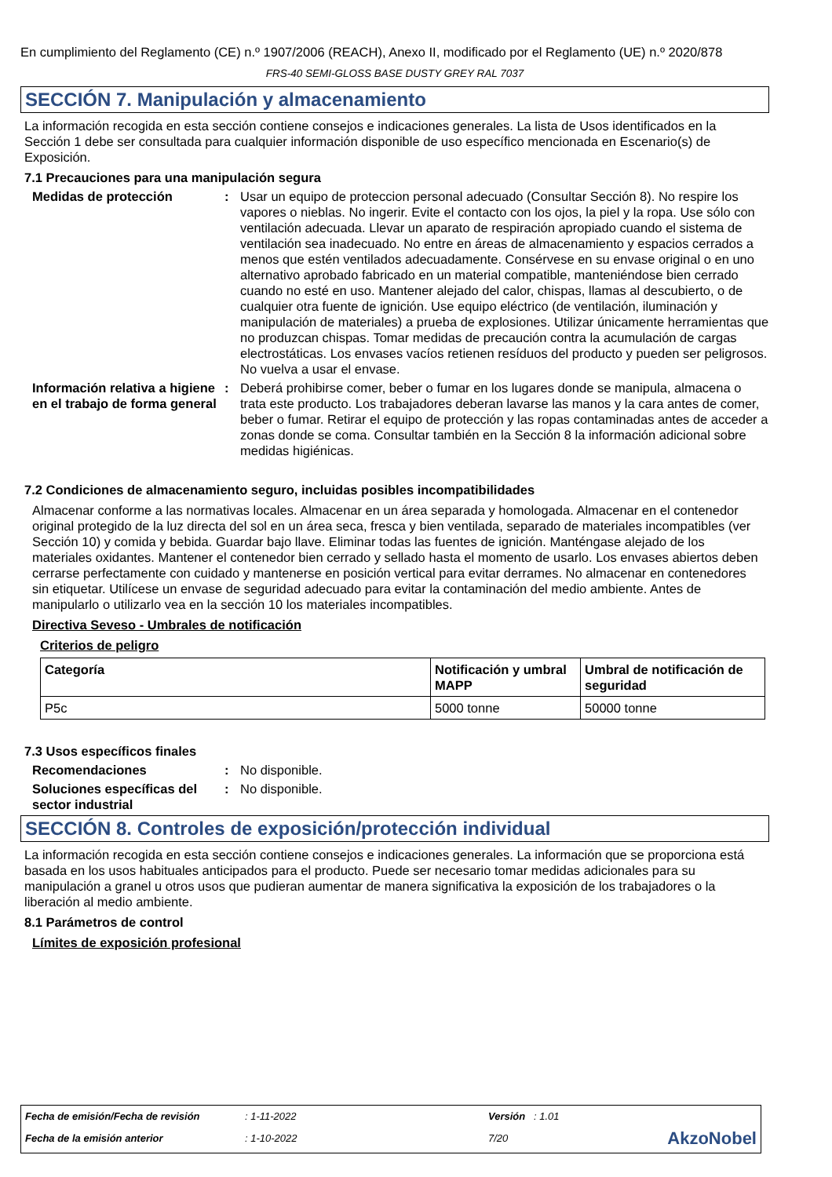En cumplimiento del Reglamento (CE) n.º 1907/2006 (REACH), Anexo II, modificado por el Reglamento (UE) n.º 2020/878
FRS-40 SEMI-GLOSS BASE DUSTY GREY RAL 7037
SECCIÓN 7. Manipulación y almacenamiento
La información recogida en esta sección contiene consejos e indicaciones generales. La lista de Usos identificados en la Sección 1 debe ser consultada para cualquier información disponible de uso específico mencionada en Escenario(s) de Exposición.
7.1 Precauciones para una manipulación segura
Medidas de protección : Usar un equipo de proteccion personal adecuado (Consultar Sección 8). No respire los vapores o nieblas. No ingerir. Evite el contacto con los ojos, la piel y la ropa. Use sólo con ventilación adecuada. Llevar un aparato de respiración apropiado cuando el sistema de ventilación sea inadecuado. No entre en áreas de almacenamiento y espacios cerrados a menos que estén ventilados adecuadamente. Consérvese en su envase original o en uno alternativo aprobado fabricado en un material compatible, manteniéndose bien cerrado cuando no esté en uso. Mantener alejado del calor, chispas, llamas al descubierto, o de cualquier otra fuente de ignición. Use equipo eléctrico (de ventilación, iluminación y manipulación de materiales) a prueba de explosiones. Utilizar únicamente herramientas que no produzcan chispas. Tomar medidas de precaución contra la acumulación de cargas electrostáticas. Los envases vacíos retienen resíduos del producto y pueden ser peligrosos. No vuelva a usar el envase.
Información relativa a higiene en el trabajo de forma general
: Deberá prohibirse comer, beber o fumar en los lugares donde se manipula, almacena o trata este producto. Los trabajadores deberan lavarse las manos y la cara antes de comer, beber o fumar. Retirar el equipo de protección y las ropas contaminadas antes de acceder a zonas donde se coma. Consultar también en la Sección 8 la información adicional sobre medidas higiénicas.
7.2 Condiciones de almacenamiento seguro, incluidas posibles incompatibilidades
Almacenar conforme a las normativas locales. Almacenar en un área separada y homologada. Almacenar en el contenedor original protegido de la luz directa del sol en un área seca, fresca y bien ventilada, separado de materiales incompatibles (ver Sección 10) y comida y bebida. Guardar bajo llave. Eliminar todas las fuentes de ignición. Manténgase alejado de los materiales oxidantes. Mantener el contenedor bien cerrado y sellado hasta el momento de usarlo. Los envases abiertos deben cerrarse perfectamente con cuidado y mantenerse en posición vertical para evitar derrames. No almacenar en contenedores sin etiquetar. Utilícese un envase de seguridad adecuado para evitar la contaminación del medio ambiente. Antes de manipularlo o utilizarlo vea en la sección 10 los materiales incompatibles.
Directiva Seveso - Umbrales de notificación
Criterios de peligro
| Categoría | Notificación y umbral MAPP | Umbral de notificación de seguridad |
| --- | --- | --- |
| P5c | 5000 tonne | 50000 tonne |
7.3 Usos específicos finales
Recomendaciones : No disponible.
Soluciones específicas del sector industrial
: No disponible.
SECCIÓN 8. Controles de exposición/protección individual
La información recogida en esta sección contiene consejos e indicaciones generales. La información que se proporciona está basada en los usos habituales anticipados para el producto. Puede ser necesario tomar medidas adicionales para su manipulación a granel u otros usos que pudieran aumentar de manera significativa la exposición de los trabajadores o la liberación al medio ambiente.
8.1 Parámetros de control
Límites de exposición profesional
| Fecha de emisión/Fecha de revisión | : 1-11-2022 | Versión : 1.01 | |
| Fecha de la emisión anterior | : 1-10-2022 | 7/20 | AkzoNobel |